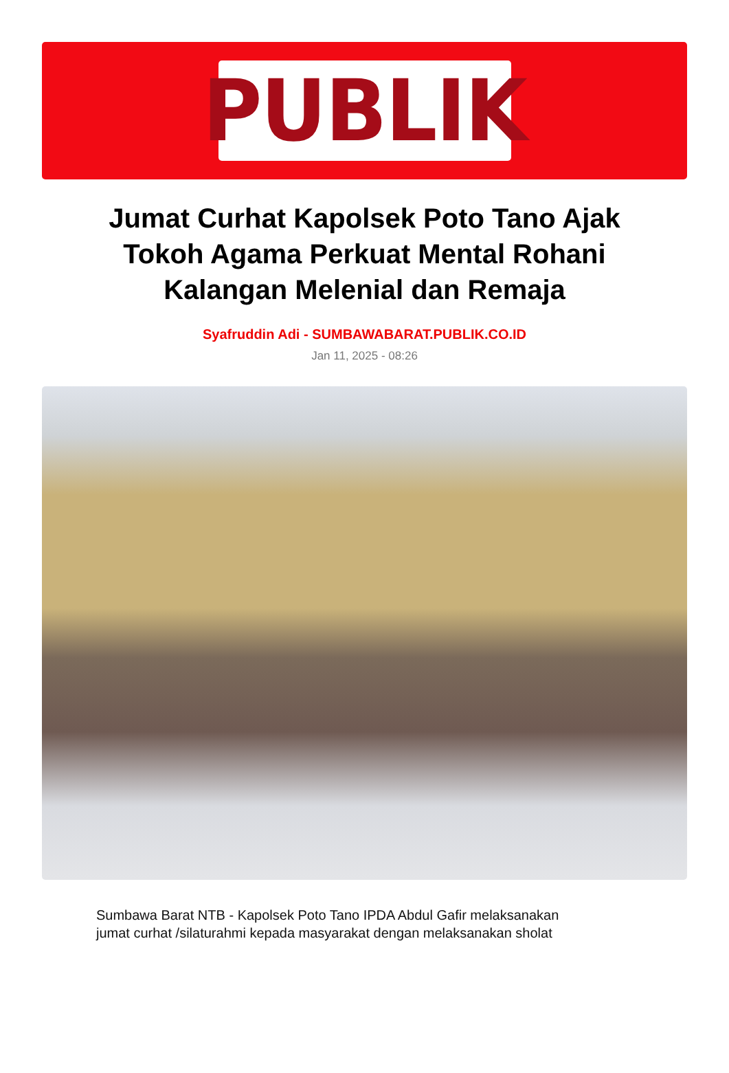PUBLIK
Jumat Curhat Kapolsek Poto Tano Ajak Tokoh Agama Perkuat Mental Rohani Kalangan Melenial dan Remaja
Syafruddin Adi - SUMBAWABARAT.PUBLIK.CO.ID
Jan 11, 2025 - 08:26
Sumbawa Barat NTB - Kapolsek Poto Tano IPDA Abdul Gafir melaksanakan jumat curhat /silaturahmi kepada masyarakat dengan melaksanakan sholat